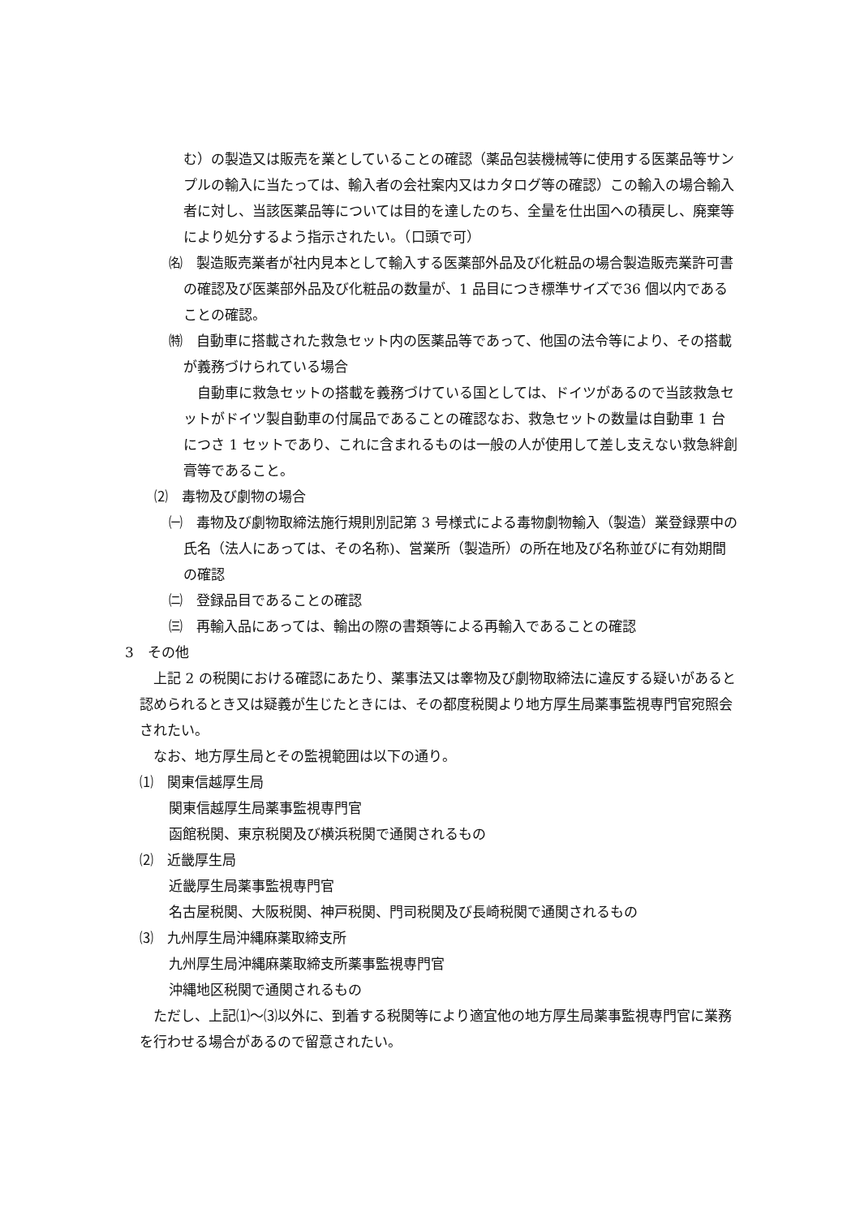む）の製造又は販売を業としていることの確認（薬品包装機械等に使用する医薬品等サンプルの輸入に当たっては、輸入者の会社案内又はカタログ等の確認）この輸入の場合輸入者に対し、当該医薬品等については目的を達したのち、全量を仕出国への積戻し、廃棄等により処分するよう指示されたい。（口頭で可）
㈴　製造販売業者が社内見本として輸入する医薬部外品及び化粧品の場合製造販売業許可書の確認及び医薬部外品及び化粧品の数量が、1 品目につき標準サイズで36 個以内であることの確認。
㈵　自動車に搭載された救急セット内の医薬品等であって、他国の法令等により、その搭載が義務づけられている場合
　自動車に救急セットの搭載を義務づけている国としては、ドイツがあるので当該救急セットがドイツ製自動車の付属品であることの確認なお、救急セットの数量は自動車 1 台につさ 1 セットであり、これに含まれるものは一般の人が使用して差し支えない救急絆創膏等であること。
⑵　毒物及び劇物の場合
㈠　毒物及び劇物取締法施行規則別記第 3 号様式による毒物劇物輸入（製造）業登録票中の氏名（法人にあっては、その名称)、営業所（製造所）の所在地及び名称並びに有効期間の確認
㈡　登録品目であることの確認
㈢　再輸入品にあっては、輸出の際の書類等による再輸入であることの確認
3　その他
上記 2 の税関における確認にあたり、薬事法又は睾物及び劇物取締法に違反する疑いがあると認められるとき又は疑義が生じたときには、その都度税関より地方厚生局薬事監視専門官宛照会されたい。
なお、地方厚生局とその監視範囲は以下の通り。
⑴　関東信越厚生局
関東信越厚生局薬事監視専門官
函館税関、東京税関及び横浜税関で通関されるもの
⑵　近畿厚生局
近畿厚生局薬事監視専門官
名古屋税関、大阪税関、神戸税関、門司税関及び長崎税関で通関されるもの
⑶　九州厚生局沖縄麻薬取締支所
九州厚生局沖縄麻薬取締支所薬事監視専門官
沖縄地区税関で通関されるもの
ただし、上記⑴～⑶以外に、到着する税関等により適宜他の地方厚生局薬事監視専門官に業務を行わせる場合があるので留意されたい。